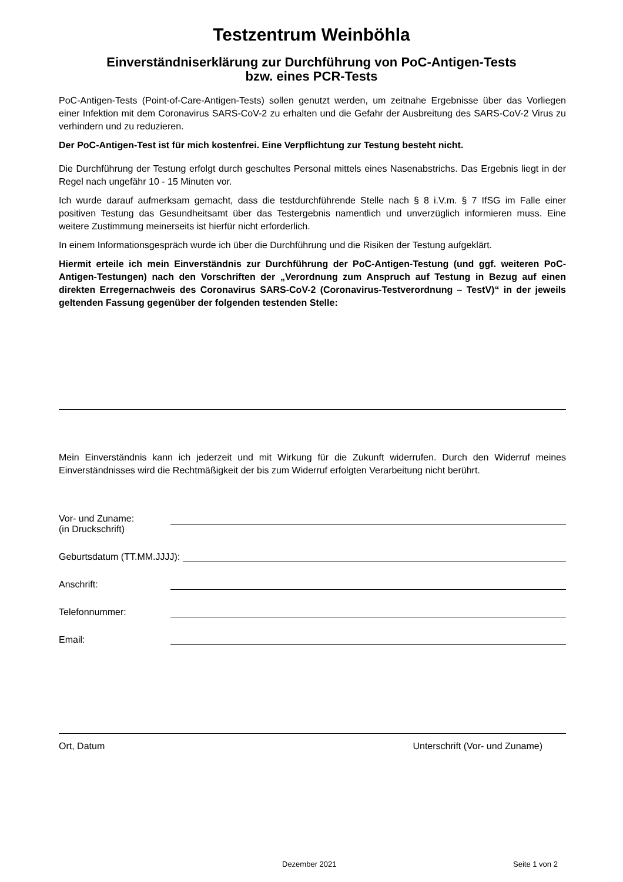Testzentrum Weinböhla
Einverständniserklärung zur Durchführung von PoC-Antigen-Tests
bzw. eines PCR-Tests
PoC-Antigen-Tests (Point-of-Care-Antigen-Tests) sollen genutzt werden, um zeitnahe Ergebnisse über das Vorliegen einer Infektion mit dem Coronavirus SARS-CoV-2 zu erhalten und die Gefahr der Ausbreitung des SARS-CoV-2 Virus zu verhindern und zu reduzieren.
Der PoC-Antigen-Test ist für mich kostenfrei. Eine Verpflichtung zur Testung besteht nicht.
Die Durchführung der Testung erfolgt durch geschultes Personal mittels eines Nasenabstrichs. Das Ergebnis liegt in der Regel nach ungefähr 10 - 15 Minuten vor.
Ich wurde darauf aufmerksam gemacht, dass die testdurchführende Stelle nach § 8 i.V.m. § 7 IfSG im Falle einer positiven Testung das Gesundheitsamt über das Testergebnis namentlich und unverzüglich informieren muss. Eine weitere Zustimmung meinerseits ist hierfür nicht erforderlich.
In einem Informationsgespräch wurde ich über die Durchführung und die Risiken der Testung aufgeklärt.
Hiermit erteile ich mein Einverständnis zur Durchführung der PoC-Antigen-Testung (und ggf. weiteren PoC-Antigen-Testungen) nach den Vorschriften der „Verordnung zum Anspruch auf Testung in Bezug auf einen direkten Erregernachweis des Coronavirus SARS-CoV-2 (Coronavirus-Testverordnung – TestV)“ in der jeweils geltenden Fassung gegenüber der folgenden testenden Stelle:
Mein Einverständnis kann ich jederzeit und mit Wirkung für die Zukunft widerrufen. Durch den Widerruf meines Einverständnisses wird die Rechtmäßigkeit der bis zum Widerruf erfolgten Verarbeitung nicht berührt.
Vor- und Zuname:
(in Druckschrift)
Geburtsdatum (TT.MM.JJJJ):
Anschrift:
Telefonnummer:
Email:
Ort, Datum Unterschrift (Vor- und Zuname)
Dezember 2021 Seite 1 von 2